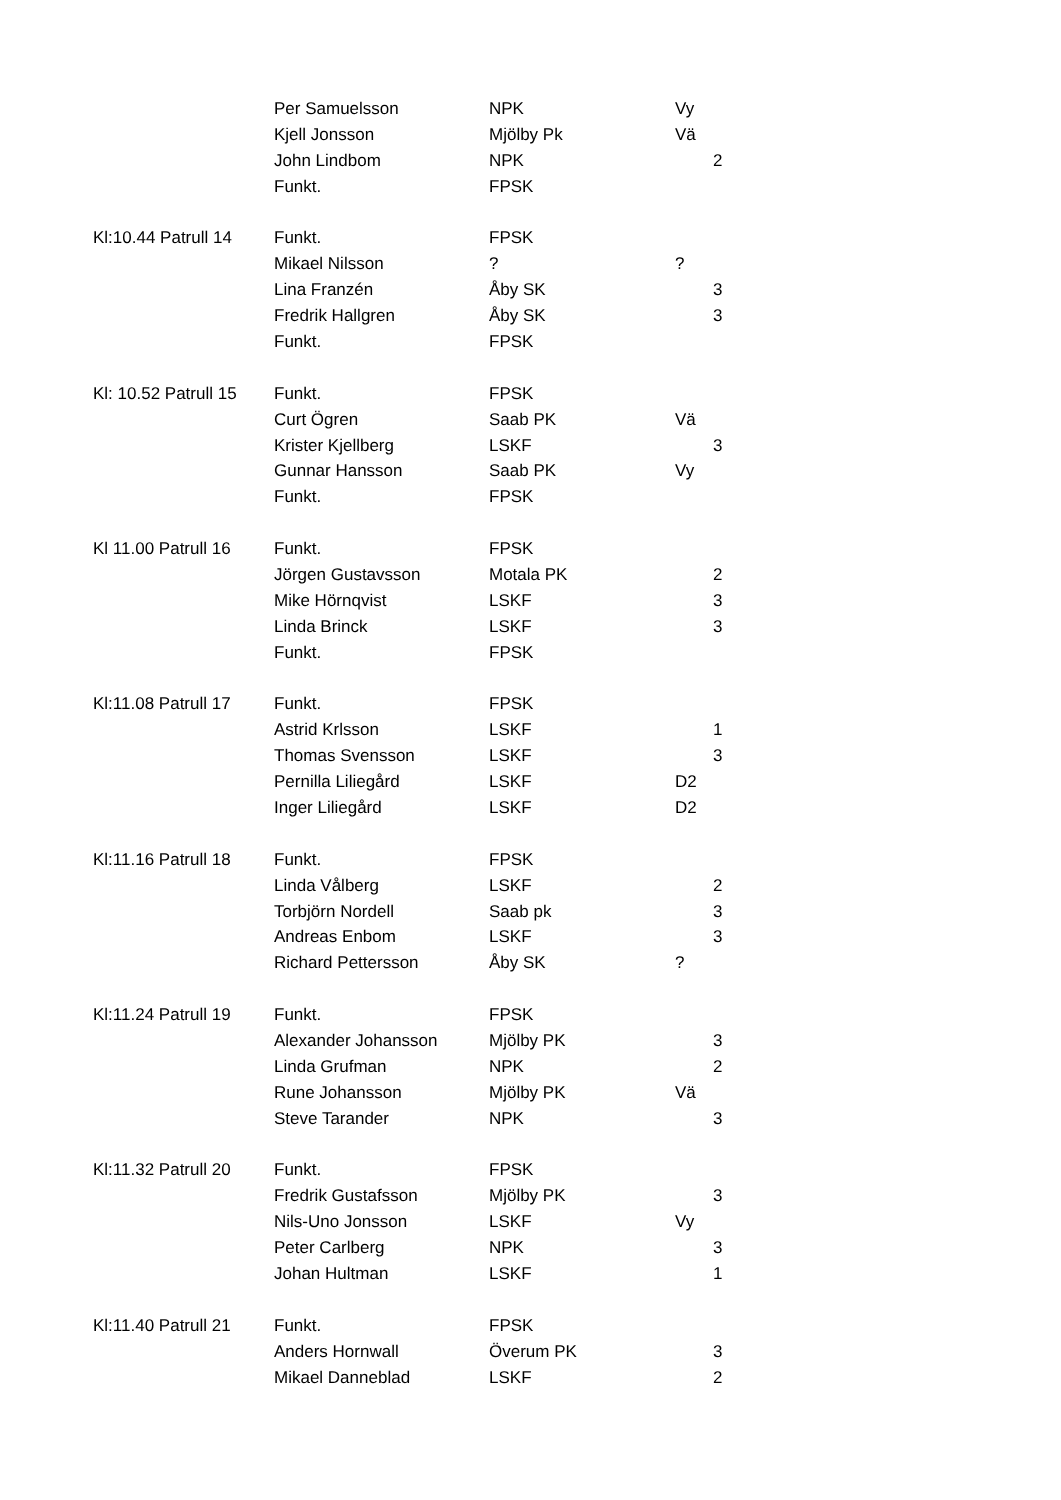| | Per Samuelsson | NPK | Vy | |
| | Kjell Jonsson | Mjölby Pk | Vä | |
| | John Lindbom | NPK | | 2 |
| | Funkt. | FPSK | | |
| Kl:10.44 Patrull 14 | Funkt. | FPSK | | |
| | Mikael Nilsson | ? | ? | |
| | Lina Franzén | Åby SK | | 3 |
| | Fredrik Hallgren | Åby SK | | 3 |
| | Funkt. | FPSK | | |
| Kl: 10.52 Patrull 15 | Funkt. | FPSK | | |
| | Curt Ögren | Saab PK | Vä | |
| | Krister Kjellberg | LSKF | | 3 |
| | Gunnar Hansson | Saab PK | Vy | |
| | Funkt. | FPSK | | |
| Kl 11.00 Patrull 16 | Funkt. | FPSK | | |
| | Jörgen Gustavsson | Motala PK | | 2 |
| | Mike Hörnqvist | LSKF | | 3 |
| | Linda Brinck | LSKF | | 3 |
| | Funkt. | FPSK | | |
| Kl:11.08 Patrull 17 | Funkt. | FPSK | | |
| | Astrid Krlsson | LSKF | | 1 |
| | Thomas Svensson | LSKF | | 3 |
| | Pernilla Liliegård | LSKF | D2 | |
| | Inger Liliegård | LSKF | D2 | |
| Kl:11.16 Patrull 18 | Funkt. | FPSK | | |
| | Linda Vålberg | LSKF | | 2 |
| | Torbjörn Nordell | Saab pk | | 3 |
| | Andreas Enbom | LSKF | | 3 |
| | Richard Pettersson | Åby SK | ? | |
| Kl:11.24 Patrull 19 | Funkt. | FPSK | | |
| | Alexander Johansson | Mjölby PK | | 3 |
| | Linda Grufman | NPK | | 2 |
| | Rune Johansson | Mjölby PK | Vä | |
| | Steve Tarander | NPK | | 3 |
| Kl:11.32 Patrull 20 | Funkt. | FPSK | | |
| | Fredrik Gustafsson | Mjölby PK | | 3 |
| | Nils-Uno Jonsson | LSKF | Vy | |
| | Peter Carlberg | NPK | | 3 |
| | Johan Hultman | LSKF | | 1 |
| Kl:11.40 Patrull 21 | Funkt. | FPSK | | |
| | Anders Hornwall | Överum PK | | 3 |
| | Mikael Danneblad | LSKF | | 2 |